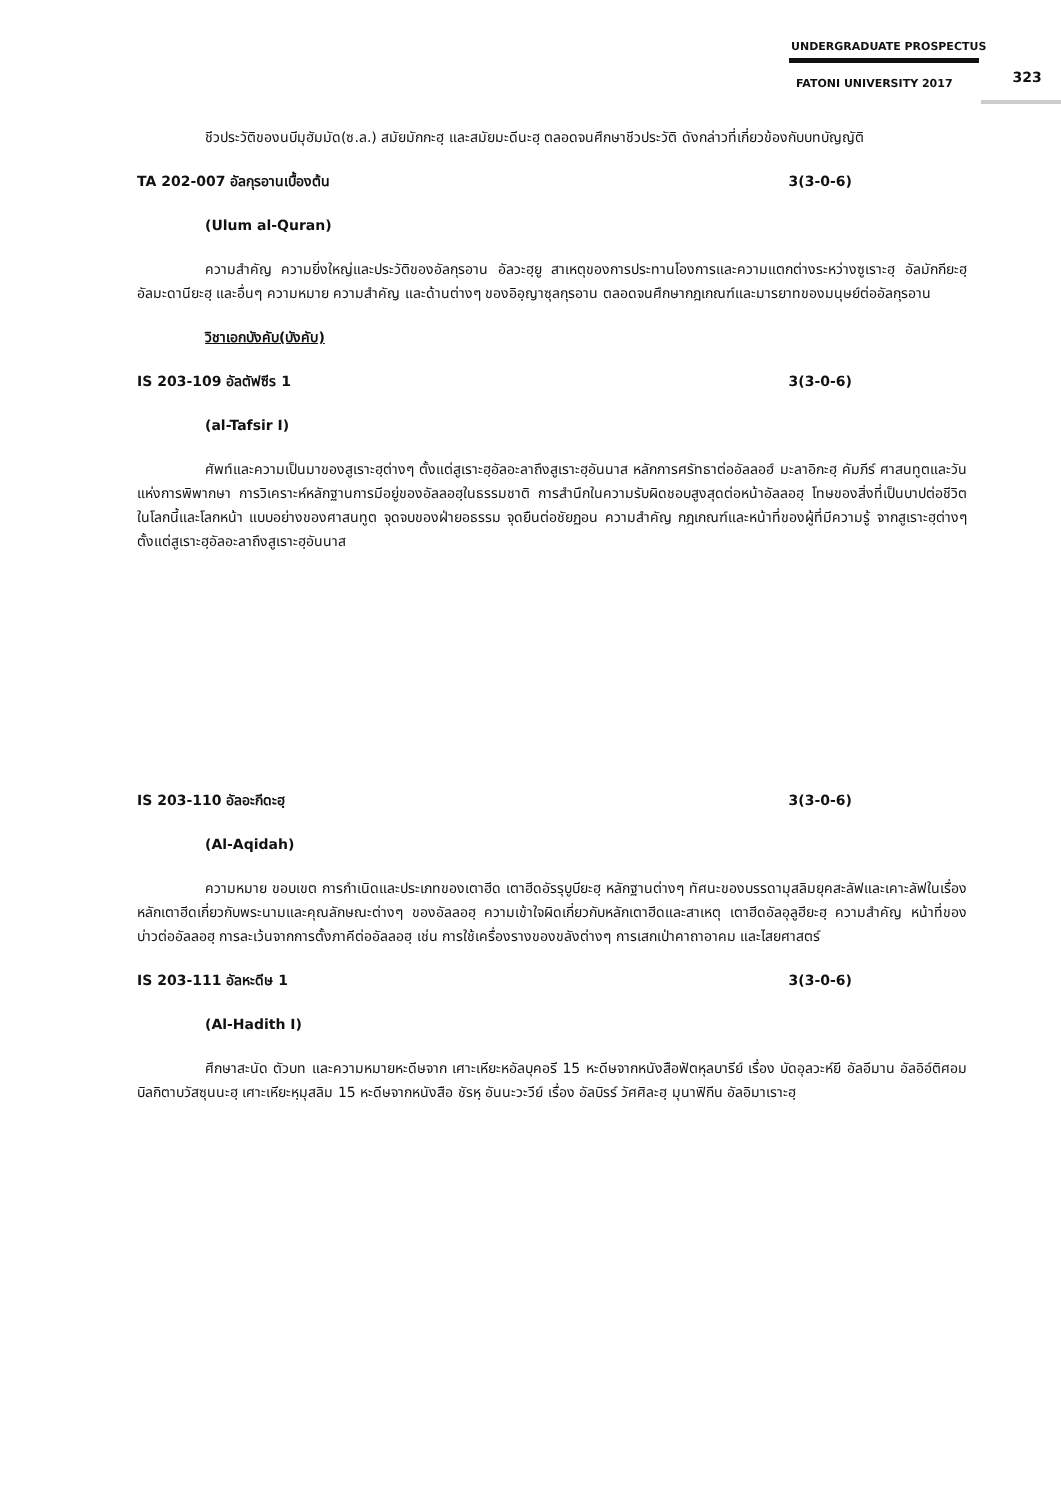UNDERGRADUATE PROSPECTUS
FATONI UNIVERSITY 2017
323
ชีวประวัติของนบีมุฮัมมัด(ซ.ล.) สมัยมักกะฮฺ และสมัยมะดีนะฮฺ ตลอดจนศึกษาชีวประวัติ ดังกล่าวที่เกี่ยวข้องกับบทบัญญัติ
TA 202-007 อัลกุรอานเบื้องต้น 3(3-0-6)
(Ulum al-Quran)
ความสำคัญ ความยิ่งใหญ่และประวัติของอัลกุรอาน อัลวะฮฺยู สาเหตุของการประทานโองการและความแตกต่างระหว่างซูเราะฮฺ อัลมักกียะฮฺ อัลมะดานียะฮฺ และอื่นๆ ความหมาย ความสำคัญ และด้านต่างๆ ของอิอฺญาซุลกุรอาน ตลอดจนศึกษากฎเกณฑ์และมารยาทของมนุษย์ต่ออัลกุรอาน
วิชาเอกบังคับ(บังคับ)
IS 203-109 อัลตัฟซีร 1 3(3-0-6)
(al-Tafsir I)
ศัพท์และความเป็นมาของสูเราะฮฺต่างๆ ตั้งแต่สูเราะฮฺอัลอะลาถึงสูเราะฮฺอันนาส หลักการศรัทธาต่ออัลลอฮ์ มะลาอิกะฮฺ คัมภีร์ ศาสนทูตและวันแห่งการพิพากษา การวิเคราะห์หลักฐานการมีอยู่ของอัลลอฮฺในธรรมชาติ การสำนึกในความรับผิดชอบสูงสุดต่อหน้าอัลลอฮฺ โทษของสิ่งที่เป็นบาปต่อชีวิตในโลกนี้และโลกหน้า แบบอย่างของศาสนทูต จุดจบของฝ่ายอธรรม จุดยืนต่อชัยฏอน ความสำคัญ กฎเกณฑ์และหน้าที่ของผู้ที่มีความรู้ จากสูเราะฮฺต่างๆ ตั้งแต่สูเราะฮฺอัลอะลาถึงสูเราะฮฺอันนาส
IS 203-110 อัลอะกีดะฮฺ 3(3-0-6)
(Al-Aqidah)
ความหมาย ขอบเขต การกำเนิดและประเภทของเตาฮีด เตาฮีดอัรรุบูบียะฮฺ หลักฐานต่างๆ ทัศนะของบรรดามุสลิมยุคสะลัฟและเคาะลัฟในเรื่องหลักเตาฮีดเกี่ยวกับพระนามและคุณลักษณะต่างๆ ของอัลลอฮฺ ความเข้าใจผิดเกี่ยวกับหลักเตาฮีดและสาเหตุ เตาฮีดอัลอุลูฮียะฮฺ ความสำคัญ หน้าที่ของบ่าวต่ออัลลอฮฺ การละเว้นจากการตั้งภาคีต่ออัลลอฮฺ เช่น การใช้เครื่องรางของขลังต่างๆ การเสกเป่าคาถาอาคม และไสยศาสตร์
IS 203-111 อัลหะดีษ 1 3(3-0-6)
(Al-Hadith I)
ศึกษาสะนัด ตัวบท และความหมายหะดีษจาก เศาะเหียะหอัลบุคอรี 15 หะดีษจากหนังสือฟัตหุลบารีย์ เรื่อง บัดอุลวะห์ยี อัลอีมาน อัลอิอ์ติศอมบิลกิตาบวัสซุนนะฮฺ เศาะเหียะหฺมุสลิม 15 หะดีษจากหนังสือ ชัรหฺ อันนะวะวีย์ เรื่อง อัลบิรร์ วัศศิละฮฺ มุนาฟิกีน อัลอิมาเราะฮฺ